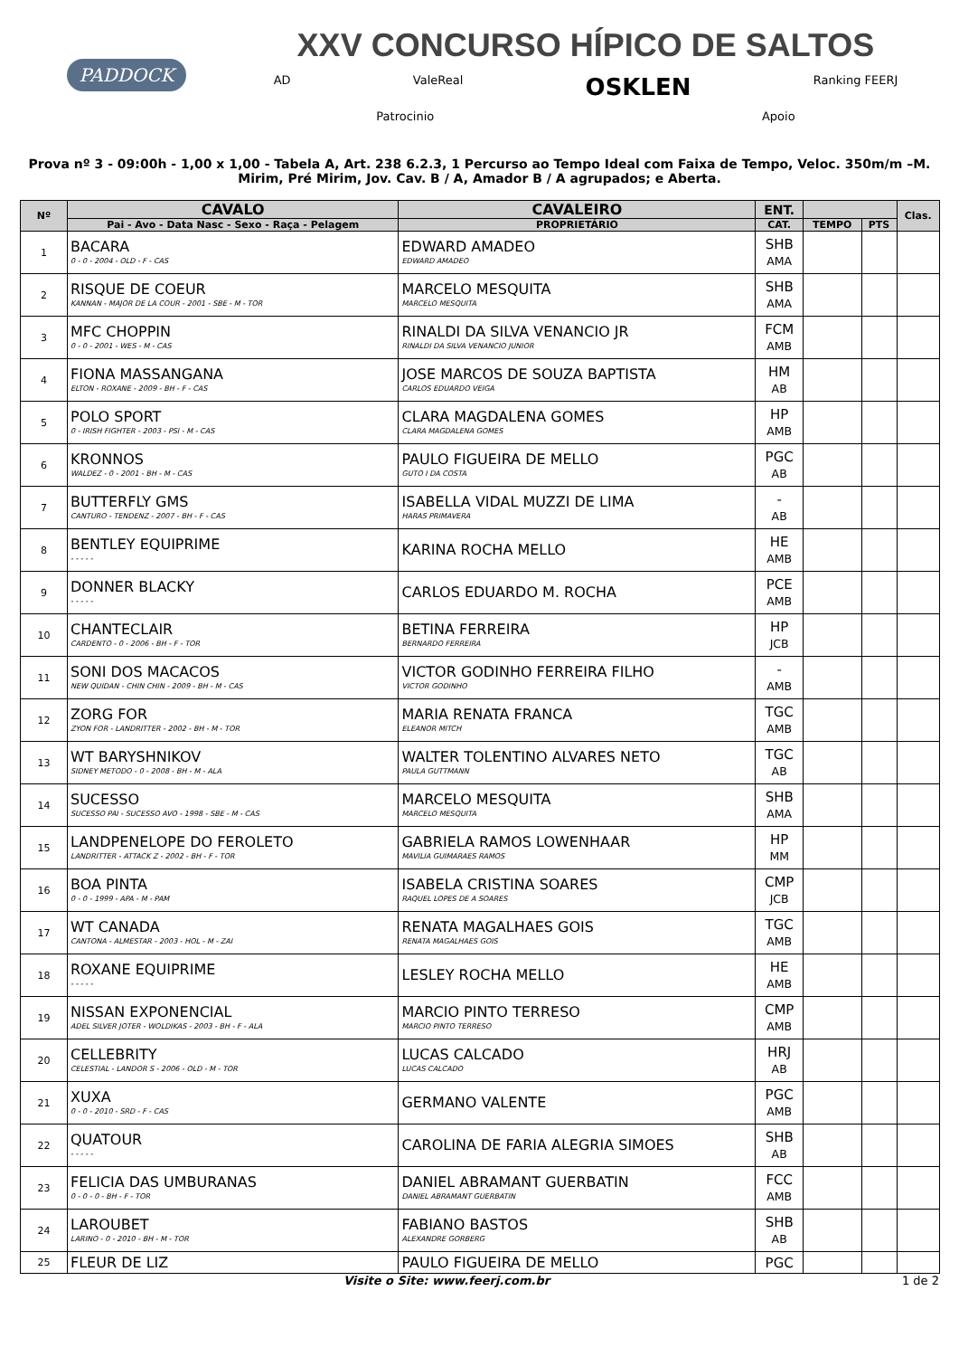PADDOCK
XXV CONCURSO HÍPICO DE SALTOS
AD ValeReal OSKLEN Ranking FEERJ
Patrocinio Apoio
Prova nº 3 - 09:00h - 1,00 x 1,00 - Tabela A, Art. 238 6.2.3, 1 Percurso ao Tempo Ideal com Faixa de Tempo, Veloc. 350m/m –M. Mirim, Pré Mirim, Jov. Cav. B / A, Amador B / A agrupados; e Aberta.
| Nº | CAVALO | CAVALEIRO | ENT. | | | Clas. |
| --- | --- | --- | --- | --- | --- | --- |
| | Pai - Avo - Data Nasc - Sexo - Raça - Pelagem | PROPRIETÁRIO | CAT. | TEMPO | PTS | |
| 1 | BACARA 0 - 0 - 2004 - OLD - F - CAS | EDWARD AMADEO EDWARD AMADEO | SHB AMA | | | |
| 2 | RISQUE DE COEUR KANNAN - MAJOR DE LA COUR - 2001 - SBE - M - TOR | MARCELO MESQUITA MARCELO MESQUITA | SHB AMA | | | |
| 3 | MFC CHOPPIN 0 - 0 - 2001 - WES - M - CAS | RINALDI DA SILVA VENANCIO JR RINALDI DA SILVA VENANCIO JUNIOR | FCM AMB | | | |
| 4 | FIONA MASSANGANA ELTON - ROXANE - 2009 - BH - F - CAS | JOSE MARCOS DE SOUZA BAPTISTA CARLOS EDUARDO VEIGA | HM AB | | | |
| 5 | POLO SPORT 0 - IRISH FIGHTER - 2003 - PSI - M - CAS | CLARA MAGDALENA GOMES CLARA MAGDALENA GOMES | HP AMB | | | |
| 6 | KRONNOS WALDEZ - 0 - 2001 - BH - M - CAS | PAULO FIGUEIRA DE MELLO GUTO I DA COSTA | PGC AB | | | |
| 7 | BUTTERFLY GMS CANTURO - TENDENZ - 2007 - BH - F - CAS | ISABELLA VIDAL MUZZI DE LIMA HARAS PRIMAVERA | - AB | | | |
| 8 | BENTLEY EQUIPRIME - - - - - | KARINA ROCHA MELLO | HE AMB | | | |
| 9 | DONNER BLACKY - - - - - | CARLOS EDUARDO M. ROCHA | PCE AMB | | | |
| 10 | CHANTECLAIR CARDENTO - 0 - 2006 - BH - F - TOR | BETINA FERREIRA BERNARDO FERREIRA | HP JCB | | | |
| 11 | SONI DOS MACACOS NEW QUIDAN - CHIN CHIN - 2009 - BH - M - CAS | VICTOR GODINHO FERREIRA FILHO VICTOR GODINHO | - AMB | | | |
| 12 | ZORG FOR ZYON FOR - LANDRITTER - 2002 - BH - M - TOR | MARIA RENATA FRANCA ELEANOR MITCH | TGC AMB | | | |
| 13 | WT BARYSHNIKOV SIDNEY METODO - 0 - 2008 - BH - M - ALA | WALTER TOLENTINO ALVARES NETO PAULA GUTTMANN | TGC AB | | | |
| 14 | SUCESSO SUCESSO PAI - SUCESSO AVO - 1998 - SBE - M - CAS | MARCELO MESQUITA MARCELO MESQUITA | SHB AMA | | | |
| 15 | LANDPENELOPE DO FEROLETO LANDRITTER - ATTACK Z - 2002 - BH - F - TOR | GABRIELA RAMOS LOWENHAAR MAVILIA GUIMARAES RAMOS | HP MM | | | |
| 16 | BOA PINTA 0 - 0 - 1999 - APA - M - PAM | ISABELA CRISTINA SOARES RAQUEL LOPES DE A SOARES | CMP JCB | | | |
| 17 | WT CANADA CANTONA - ALMESTAR - 2003 - HOL - M - ZAI | RENATA MAGALHAES GOIS RENATA MAGALHAES GOIS | TGC AMB | | | |
| 18 | ROXANE EQUIPRIME - - - - - | LESLEY ROCHA MELLO | HE AMB | | | |
| 19 | NISSAN EXPONENCIAL ADEL SILVER JOTER - WOLDIKAS - 2003 - BH - F - ALA | MARCIO PINTO TERRESO MARCIO PINTO TERRESO | CMP AMB | | | |
| 20 | CELLEBRITY CELESTIAL - LANDOR S - 2006 - OLD - M - TOR | LUCAS CALCADO LUCAS CALCADO | HRJ AB | | | |
| 21 | XUXA 0 - 0 - 2010 - SRD - F - CAS | GERMANO VALENTE | PGC AMB | | | |
| 22 | QUATOUR - - - - - | CAROLINA DE FARIA ALEGRIA SIMOES | SHB AB | | | |
| 23 | FELICIA DAS UMBURANAS 0 - 0 - 0 - BH - F - TOR | DANIEL ABRAMANT GUERBATIN DANIEL ABRAMANT GUERBATIN | FCC AMB | | | |
| 24 | LAROUBET LARINO - 0 - 2010 - BH - M - TOR | FABIANO BASTOS ALEXANDRE GORBERG | SHB AB | | | |
| 25 | FLEUR DE LIZ | PAULO FIGUEIRA DE MELLO | PGC | | | |
Visite o Site: www.feerj.com.br 1 de 2